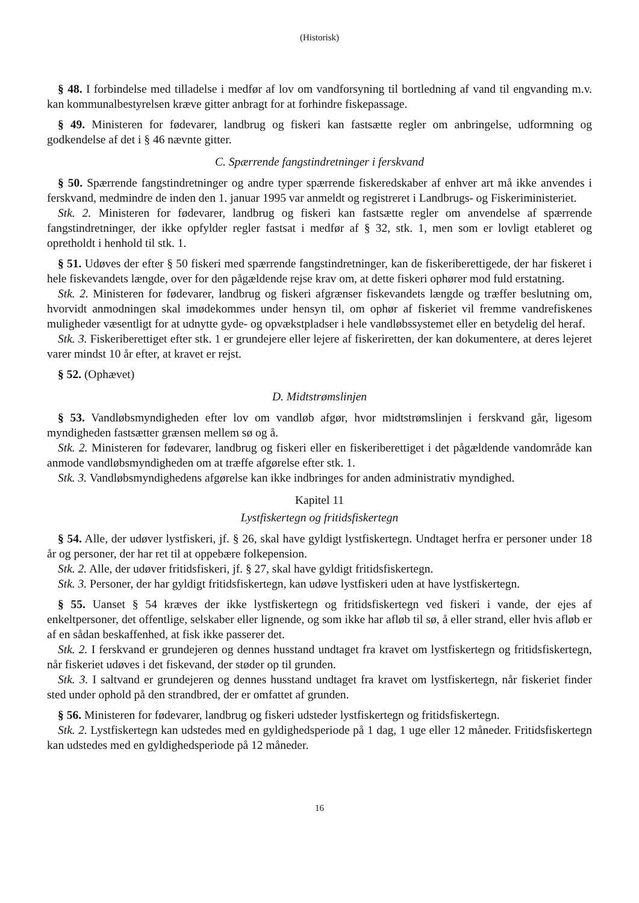(Historisk)
§ 48. I forbindelse med tilladelse i medfør af lov om vandforsyning til bortledning af vand til engvanding m.v. kan kommunalbestyrelsen kræve gitter anbragt for at forhindre fiskepassage.
§ 49. Ministeren for fødevarer, landbrug og fiskeri kan fastsætte regler om anbringelse, udformning og godkendelse af det i § 46 nævnte gitter.
C. Spærrende fangstindretninger i ferskvand
§ 50. Spærrende fangstindretninger og andre typer spærrende fiskeredskaber af enhver art må ikke anvendes i ferskvand, medmindre de inden den 1. januar 1995 var anmeldt og registreret i Landbrugs- og Fiskeriministeriet.
Stk. 2. Ministeren for fødevarer, landbrug og fiskeri kan fastsætte regler om anvendelse af spærrende fangstindretninger, der ikke opfylder regler fastsat i medfør af § 32, stk. 1, men som er lovligt etableret og opretholdt i henhold til stk. 1.
§ 51. Udøves der efter § 50 fiskeri med spærrende fangstindretninger, kan de fiskeriberettigede, der har fiskeret i hele fiskevandets længde, over for den pågældende rejse krav om, at dette fiskeri ophører mod fuld erstatning.
Stk. 2. Ministeren for fødevarer, landbrug og fiskeri afgrænser fiskevandets længde og træffer beslutning om, hvorvidt anmodningen skal imødekommes under hensyn til, om ophør af fiskeriet vil fremme vandrefiskenes muligheder væsentligt for at udnytte gyde- og opvækstpladser i hele vandløbssystemet eller en betydelig del heraf.
Stk. 3. Fiskeriberettiget efter stk. 1 er grundejere eller lejere af fiskeriretten, der kan dokumentere, at deres lejeret varer mindst 10 år efter, at kravet er rejst.
§ 52. (Ophævet)
D. Midtstrømslinjen
§ 53. Vandløbsmyndigheden efter lov om vandløb afgør, hvor midtstrømslinjen i ferskvand går, ligesom myndigheden fastsætter grænsen mellem sø og å.
Stk. 2. Ministeren for fødevarer, landbrug og fiskeri eller en fiskeriberettiget i det pågældende vandområde kan anmode vandløbsmyndigheden om at træffe afgørelse efter stk. 1.
Stk. 3. Vandløbsmyndighedens afgørelse kan ikke indbringes for anden administrativ myndighed.
Kapitel 11
Lystfiskertegn og fritidsfiskertegn
§ 54. Alle, der udøver lystfiskeri, jf. § 26, skal have gyldigt lystfiskertegn. Undtaget herfra er personer under 18 år og personer, der har ret til at oppebære folkepension.
Stk. 2. Alle, der udøver fritidsfiskeri, jf. § 27, skal have gyldigt fritidsfiskertegn.
Stk. 3. Personer, der har gyldigt fritidsfiskertegn, kan udøve lystfiskeri uden at have lystfiskertegn.
§ 55. Uanset § 54 kræves der ikke lystfiskertegn og fritidsfiskertegn ved fiskeri i vande, der ejes af enkeltpersoner, det offentlige, selskaber eller lignende, og som ikke har afløb til sø, å eller strand, eller hvis afløb er af en sådan beskaffenhed, at fisk ikke passerer det.
Stk. 2. I ferskvand er grundejeren og dennes husstand undtaget fra kravet om lystfiskertegn og fritidsfiskertegn, når fiskeriet udøves i det fiskevand, der støder op til grunden.
Stk. 3. I saltvand er grundejeren og dennes husstand undtaget fra kravet om lystfiskertegn, når fiskeriet finder sted under ophold på den strandbred, der er omfattet af grunden.
§ 56. Ministeren for fødevarer, landbrug og fiskeri udsteder lystfiskertegn og fritidsfiskertegn.
Stk. 2. Lystfiskertegn kan udstedes med en gyldighedsperiode på 1 dag, 1 uge eller 12 måneder. Fritidsfiskertegn kan udstedes med en gyldighedsperiode på 12 måneder.
16